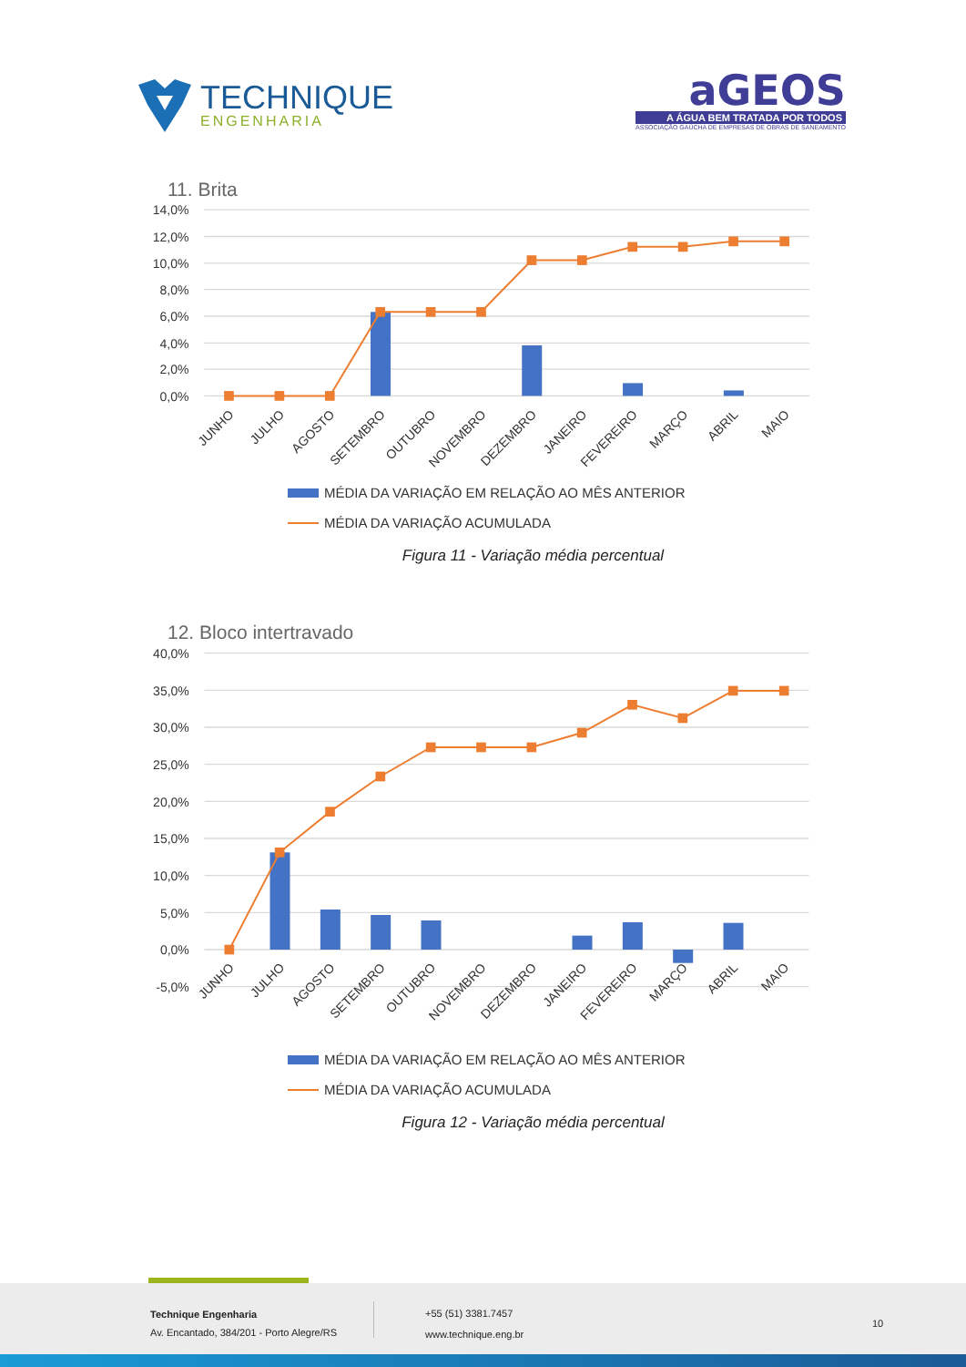TECHNIQUE
ENGENHARIA
aGEOS
A ÁGUA BEM TRATADA POR TODOS
ASSOCIAÇÃO GAÚCHA DE EMPRESAS DE OBRAS DE SANEAMENTO
11. Brita
14,0%
12,0%
10,0%
8,0%
6,0%
4,0%
2,0%
0,0%
JUNHO
JULHO
AGOSTO
SETEMBRO
OUTUBRO
NOVEMBRO
DEZEMBRO
JANEIRO
FEVEREIRO
MARÇO
ABRIL
MAIO
MÉDIA DA VARIAÇÃO EM RELAÇÃO AO MÊS ANTERIOR
MÉDIA DA VARIAÇÃO ACUMULADA
Figura 11 - Variação média percentual
12. Bloco intertravado
40,0%
35,0%
30,0%
25,0%
20,0%
15,0%
10,0%
5,0%
0,0%
-5,0%
JUNHO
JULHO
AGOSTO
SETEMBRO
OUTUBRO
NOVEMBRO
DEZEMBRO
JANEIRO
FEVEREIRO
MARÇO
ABRIL
MAIO
MÉDIA DA VARIAÇÃO EM RELAÇÃO AO MÊS ANTERIOR
MÉDIA DA VARIAÇÃO ACUMULADA
Figura 12 - Variação média percentual
Technique Engenharia
Av. Encantado, 384/201 - Porto Alegre/RS
+55 (51) 3381.7457
www.technique.eng.br
10